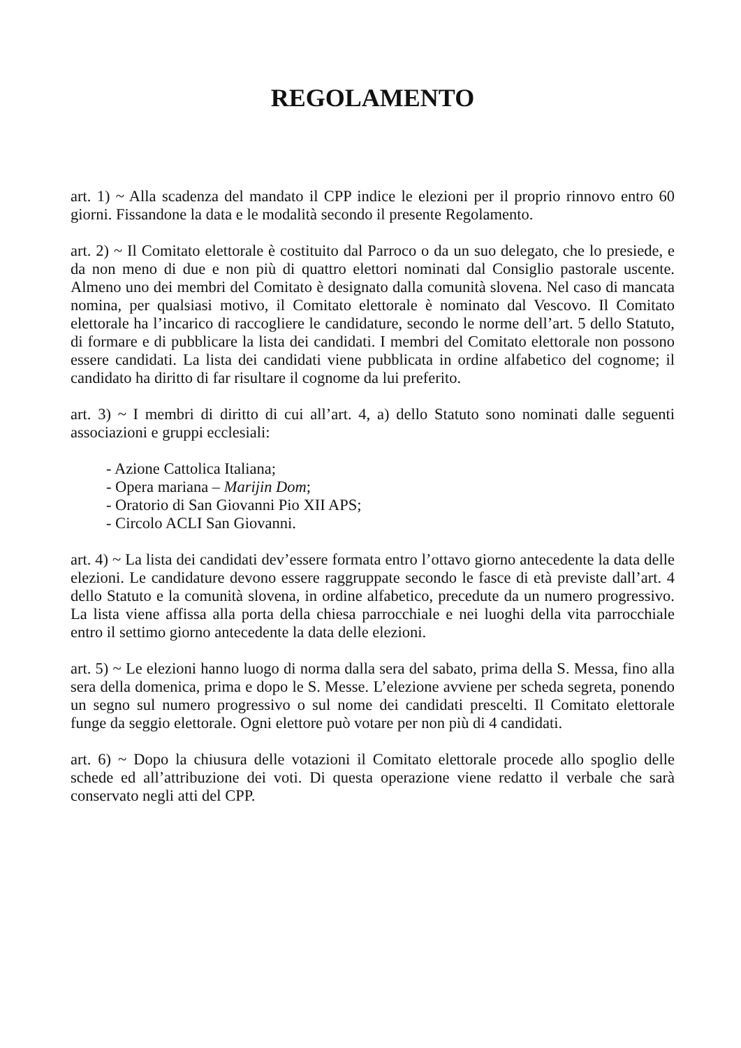REGOLAMENTO
art. 1) ~ Alla scadenza del mandato il CPP indice le elezioni per il proprio rinnovo entro 60 giorni. Fissandone la data e le modalità secondo il presente Regolamento.
art. 2) ~ Il Comitato elettorale è costituito dal Parroco o da un suo delegato, che lo presiede, e da non meno di due e non più di quattro elettori nominati dal Consiglio pastorale uscente. Almeno uno dei membri del Comitato è designato dalla comunità slovena. Nel caso di mancata nomina, per qualsiasi motivo, il Comitato elettorale è nominato dal Vescovo. Il Comitato elettorale ha l’incarico di raccogliere le candidature, secondo le norme dell’art. 5 dello Statuto, di formare e di pubblicare la lista dei candidati. I membri del Comitato elettorale non possono essere candidati. La lista dei candidati viene pubblicata in ordine alfabetico del cognome; il candidato ha diritto di far risultare il cognome da lui preferito.
art. 3) ~ I membri di diritto di cui all’art. 4, a) dello Statuto sono nominati dalle seguenti associazioni e gruppi ecclesiali:
- Azione Cattolica Italiana;
- Opera mariana – Marijin Dom;
- Oratorio di San Giovanni Pio XII APS;
- Circolo ACLI San Giovanni.
art. 4) ~ La lista dei candidati dev’essere formata entro l’ottavo giorno antecedente la data delle elezioni. Le candidature devono essere raggruppate secondo le fasce di età previste dall’art. 4 dello Statuto e la comunità slovena, in ordine alfabetico, precedute da un numero progressivo. La lista viene affissa alla porta della chiesa parrocchiale e nei luoghi della vita parrocchiale entro il settimo giorno antecedente la data delle elezioni.
art. 5) ~ Le elezioni hanno luogo di norma dalla sera del sabato, prima della S. Messa, fino alla sera della domenica, prima e dopo le S. Messe. L’elezione avviene per scheda segreta, ponendo un segno sul numero progressivo o sul nome dei candidati prescelti. Il Comitato elettorale funge da seggio elettorale. Ogni elettore può votare per non più di 4 candidati.
art. 6) ~ Dopo la chiusura delle votazioni il Comitato elettorale procede allo spoglio delle schede ed all’attribuzione dei voti. Di questa operazione viene redatto il verbale che sarà conservato negli atti del CPP.